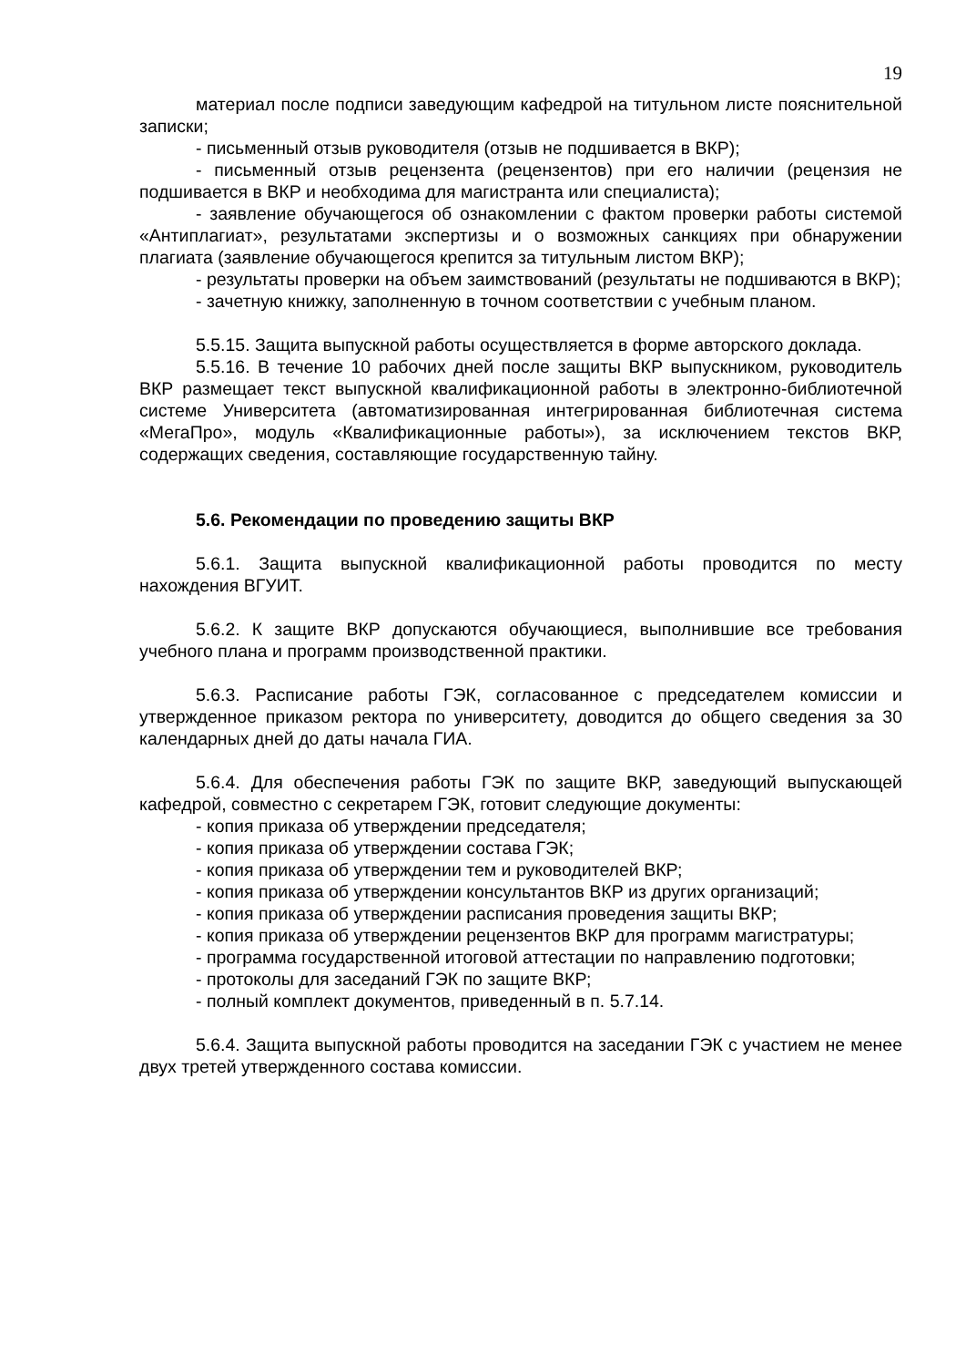19
материал после подписи заведующим кафедрой на титульном листе пояснительной записки;
- письменный отзыв руководителя (отзыв не подшивается в ВКР);
- письменный отзыв рецензента (рецензентов) при его наличии (рецензия не подшивается в ВКР и необходима для магистранта или специалиста);
- заявление обучающегося об ознакомлении с фактом проверки работы системой «Антиплагиат», результатами экспертизы и о возможных санкциях при обнаружении плагиата (заявление обучающегося крепится за титульным листом ВКР);
- результаты проверки на объем заимствований (результаты не подшиваются в ВКР);
- зачетную книжку, заполненную в точном соответствии с учебным планом.
5.5.15. Защита выпускной работы осуществляется в форме авторского доклада.
5.5.16. В течение 10 рабочих дней после защиты ВКР выпускником, руководитель ВКР размещает текст выпускной квалификационной работы в электронно-библиотечной системе Университета (автоматизированная интегрированная библиотечная система «МегаПро», модуль «Квалификационные работы»), за исключением текстов ВКР, содержащих сведения, составляющие государственную тайну.
5.6. Рекомендации по проведению защиты ВКР
5.6.1. Защита выпускной квалификационной работы проводится по месту нахождения ВГУИТ.
5.6.2. К защите ВКР допускаются обучающиеся, выполнившие все требования учебного плана и программ производственной практики.
5.6.3. Расписание работы ГЭК, согласованное с председателем комиссии и утвержденное приказом ректора по университету, доводится до общего сведения за 30 календарных дней до даты начала ГИА.
5.6.4. Для обеспечения работы ГЭК по защите ВКР, заведующий выпускающей кафедрой, совместно с секретарем ГЭК, готовит следующие документы:
- копия приказа об утверждении председателя;
- копия приказа об утверждении состава ГЭК;
- копия приказа об утверждении тем и руководителей ВКР;
- копия приказа об утверждении консультантов ВКР из других организаций;
- копия приказа об утверждении расписания проведения защиты ВКР;
- копия приказа об утверждении рецензентов ВКР для программ магистратуры;
- программа государственной итоговой аттестации по направлению подготовки;
- протоколы для заседаний ГЭК по защите ВКР;
- полный комплект документов, приведенный в п. 5.7.14.
5.6.4. Защита выпускной работы проводится на заседании ГЭК с участием не менее двух третей утвержденного состава комиссии.